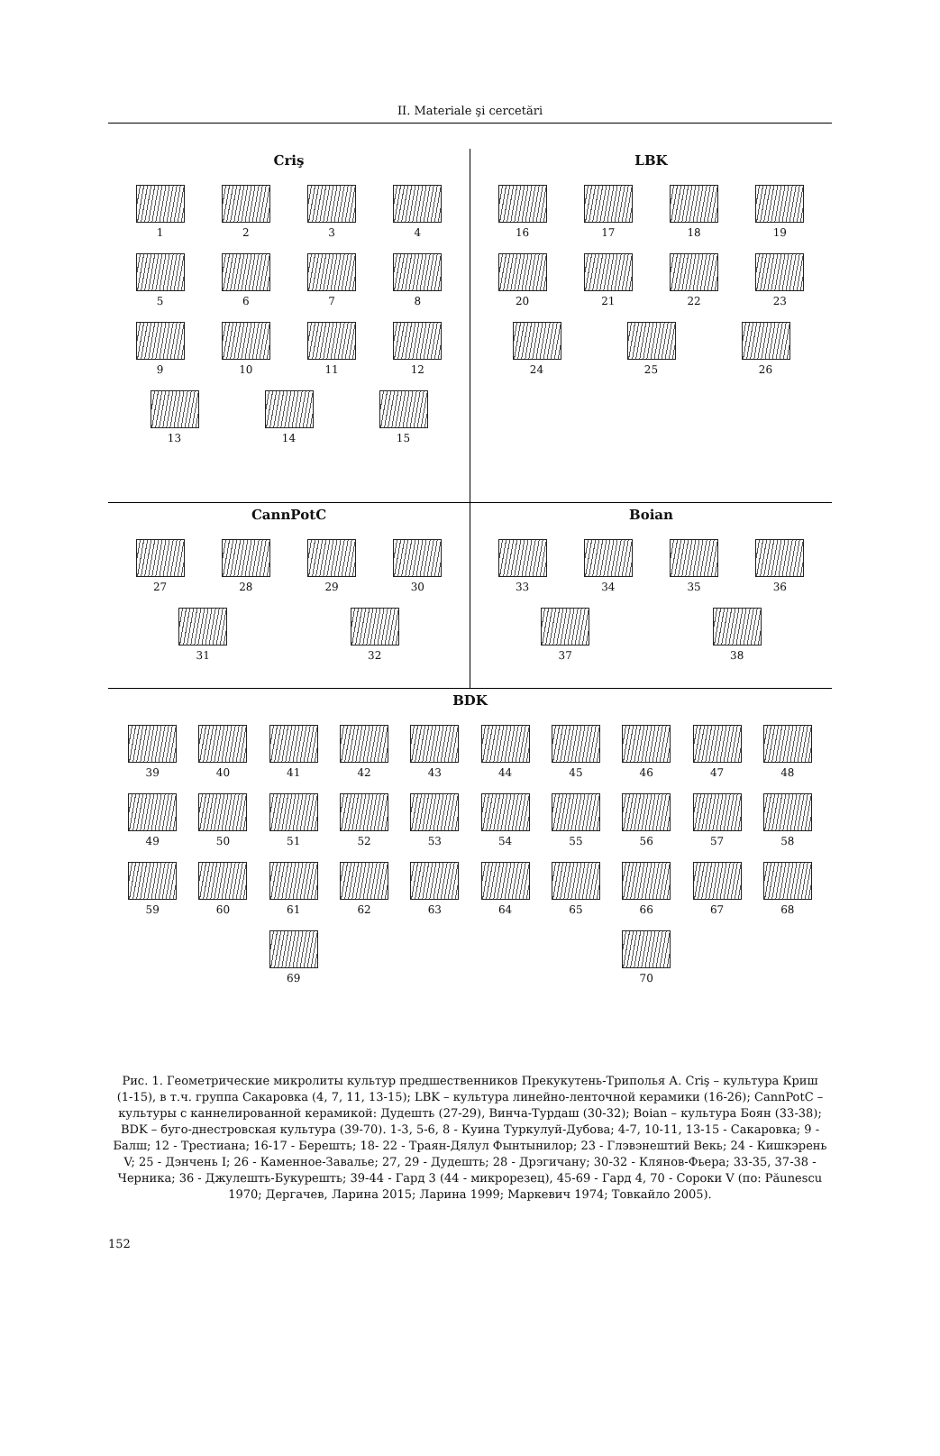II. Materiale şi cercetări
Criş
1
2
3
4
5
6
7
8
9
10
11
12
13
14
15
LBK
16
17
18
19
20
21
22
23
24
25
26
CannPotC
27
28
29
30
31
32
Boian
33
34
35
36
37
38
BDK
39
40
41
42
43
44
45
46
47
48
49
50
51
52
53
54
55
56
57
58
59
60
61
62
63
64
65
66
67
68
69
70
Рис. 1. Геометрические микролиты культур предшественников Прекукутень-Триполья А. Criş – культура Криш (1-15), в т.ч. группа Сакаровка (4, 7, 11, 13-15); LBK – культура линейно-ленточной керамики (16-26); CannPotC – культуры с каннелированной керамикой: Дудешть (27-29), Винча-Турдаш (30-32); Boian – культура Боян (33-38); BDK – буго-днестровская культура (39-70). 1-3, 5-6, 8 - Куина Туркулуй-Дубова; 4-7, 10-11, 13-15 - Сакаровка; 9 - Балш; 12 - Трестиана; 16-17 - Берешть; 18- 22 - Траян-Дялул Фынтынилор; 23 - Глэвэнештий Векь; 24 - Кишкэрень V; 25 - Дэнчень I; 26 - Каменное-Завалье; 27, 29 - Дудешть; 28 - Дрэгичану; 30-32 - Клянов-Фьера; 33-35, 37-38 - Черника; 36 - Джулешть-Букурешть; 39-44 - Гард 3 (44 - микрорезец), 45-69 - Гард 4, 70 - Сороки V (по: Păunescu 1970; Дергачев, Ларина 2015; Ларина 1999; Маркевич 1974; Товкайло 2005).
152